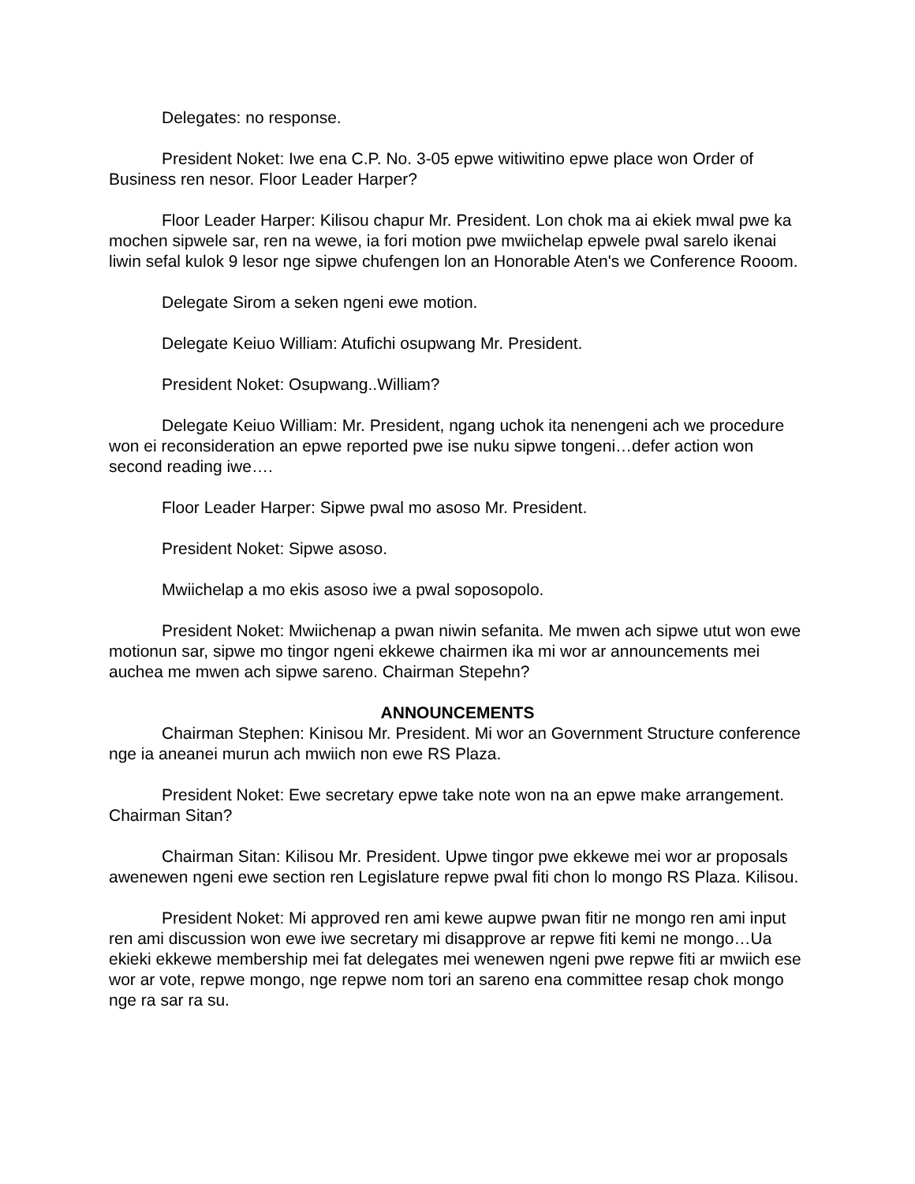Delegates: no response.
President Noket: Iwe ena C.P. No. 3-05 epwe witiwitino epwe place won Order of Business ren nesor. Floor Leader Harper?
Floor Leader Harper: Kilisou chapur Mr. President. Lon chok ma ai ekiek mwal pwe ka mochen sipwele sar, ren na wewe, ia fori motion pwe mwiichelap epwele pwal sarelo ikenai liwin sefal kulok 9 lesor nge sipwe chufengen lon an Honorable Aten's we Conference Rooom.
Delegate Sirom a seken ngeni ewe motion.
Delegate Keiuo William: Atufichi osupwang Mr. President.
President Noket: Osupwang..William?
Delegate Keiuo William: Mr. President, ngang uchok ita nenengeni ach we procedure won ei reconsideration an epwe reported pwe ise nuku sipwe tongeni…defer action won second reading iwe….
Floor Leader Harper: Sipwe pwal mo asoso Mr. President.
President Noket: Sipwe asoso.
Mwiichelap a mo ekis asoso iwe a pwal soposopolo.
President Noket: Mwiichenap a pwan niwin sefanita. Me mwen ach sipwe utut won ewe motionun sar, sipwe mo tingor ngeni ekkewe chairmen ika mi wor ar announcements mei auchea me mwen ach sipwe sareno. Chairman Stepehn?
ANNOUNCEMENTS
Chairman Stephen: Kinisou Mr. President. Mi wor an Government Structure conference nge ia aneanei murun ach mwiich non ewe RS Plaza.
President Noket: Ewe secretary epwe take note won na an epwe make arrangement. Chairman Sitan?
Chairman Sitan: Kilisou Mr. President. Upwe tingor pwe ekkewe mei wor ar proposals awenewen ngeni ewe section ren Legislature repwe pwal fiti chon lo mongo RS Plaza. Kilisou.
President Noket: Mi approved ren ami kewe aupwe pwan fitir ne mongo ren ami input ren ami discussion won ewe iwe secretary mi disapprove ar repwe fiti kemi ne mongo…Ua ekieki ekkewe membership mei fat delegates mei wenewen ngeni pwe repwe fiti ar mwiich ese wor ar vote, repwe mongo, nge repwe nom tori an sareno ena committee resap chok mongo nge ra sar ra su.